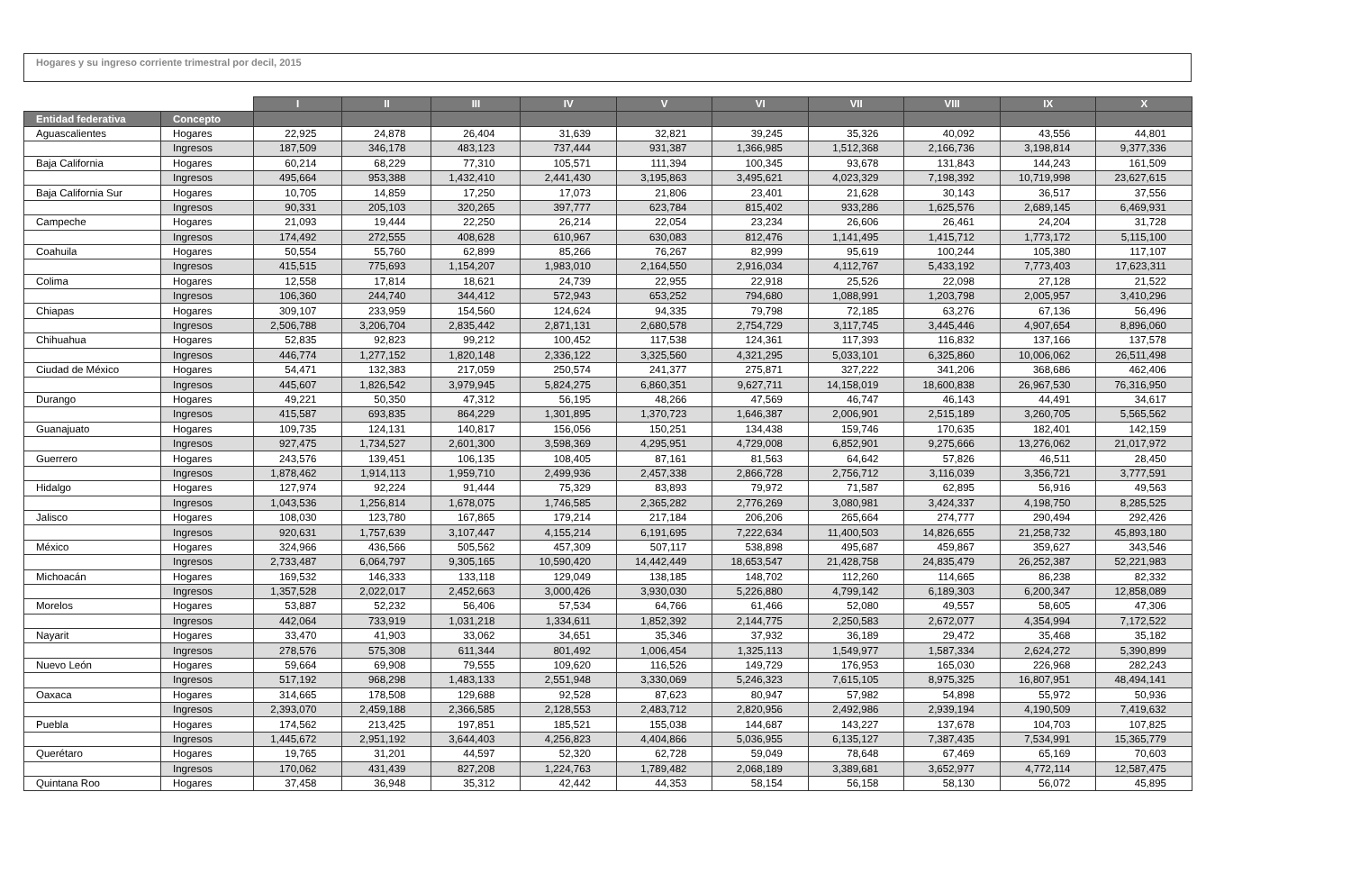Hogares y su ingreso corriente trimestral por decil, 2015
| | | I | II | III | IV | V | VI | VII | VIII | IX | X |
| Entidad federativa | Concepto | | | | | | | | | | |
| Aguascalientes | Hogares | 22,925 | 24,878 | 26,404 | 31,639 | 32,821 | 39,245 | 35,326 | 40,092 | 43,556 | 44,801 |
| | Ingresos | 187,509 | 346,178 | 483,123 | 737,444 | 931,387 | 1,366,985 | 1,512,368 | 2,166,736 | 3,198,814 | 9,377,336 |
| Baja California | Hogares | 60,214 | 68,229 | 77,310 | 105,571 | 111,394 | 100,345 | 93,678 | 131,843 | 144,243 | 161,509 |
| | Ingresos | 495,664 | 953,388 | 1,432,410 | 2,441,430 | 3,195,863 | 3,495,621 | 4,023,329 | 7,198,392 | 10,719,998 | 23,627,615 |
| Baja California Sur | Hogares | 10,705 | 14,859 | 17,250 | 17,073 | 21,806 | 23,401 | 21,628 | 30,143 | 36,517 | 37,556 |
| | Ingresos | 90,331 | 205,103 | 320,265 | 397,777 | 623,784 | 815,402 | 933,286 | 1,625,576 | 2,689,145 | 6,469,931 |
| Campeche | Hogares | 21,093 | 19,444 | 22,250 | 26,214 | 22,054 | 23,234 | 26,606 | 26,461 | 24,204 | 31,728 |
| | Ingresos | 174,492 | 272,555 | 408,628 | 610,967 | 630,083 | 812,476 | 1,141,495 | 1,415,712 | 1,773,172 | 5,115,100 |
| Coahuila | Hogares | 50,554 | 55,760 | 62,899 | 85,266 | 76,267 | 82,999 | 95,619 | 100,244 | 105,380 | 117,107 |
| | Ingresos | 415,515 | 775,693 | 1,154,207 | 1,983,010 | 2,164,550 | 2,916,034 | 4,112,767 | 5,433,192 | 7,773,403 | 17,623,311 |
| Colima | Hogares | 12,558 | 17,814 | 18,621 | 24,739 | 22,955 | 22,918 | 25,526 | 22,098 | 27,128 | 21,522 |
| | Ingresos | 106,360 | 244,740 | 344,412 | 572,943 | 653,252 | 794,680 | 1,088,991 | 1,203,798 | 2,005,957 | 3,410,296 |
| Chiapas | Hogares | 309,107 | 233,959 | 154,560 | 124,624 | 94,335 | 79,798 | 72,185 | 63,276 | 67,136 | 56,496 |
| | Ingresos | 2,506,788 | 3,206,704 | 2,835,442 | 2,871,131 | 2,680,578 | 2,754,729 | 3,117,745 | 3,445,446 | 4,907,654 | 8,896,060 |
| Chihuahua | Hogares | 52,835 | 92,823 | 99,212 | 100,452 | 117,538 | 124,361 | 117,393 | 116,832 | 137,166 | 137,578 |
| | Ingresos | 446,774 | 1,277,152 | 1,820,148 | 2,336,122 | 3,325,560 | 4,321,295 | 5,033,101 | 6,325,860 | 10,006,062 | 26,511,498 |
| Ciudad de México | Hogares | 54,471 | 132,383 | 217,059 | 250,574 | 241,377 | 275,871 | 327,222 | 341,206 | 368,686 | 462,406 |
| | Ingresos | 445,607 | 1,826,542 | 3,979,945 | 5,824,275 | 6,860,351 | 9,627,711 | 14,158,019 | 18,600,838 | 26,967,530 | 76,316,950 |
| Durango | Hogares | 49,221 | 50,350 | 47,312 | 56,195 | 48,266 | 47,569 | 46,747 | 46,143 | 44,491 | 34,617 |
| | Ingresos | 415,587 | 693,835 | 864,229 | 1,301,895 | 1,370,723 | 1,646,387 | 2,006,901 | 2,515,189 | 3,260,705 | 5,565,562 |
| Guanajuato | Hogares | 109,735 | 124,131 | 140,817 | 156,056 | 150,251 | 134,438 | 159,746 | 170,635 | 182,401 | 142,159 |
| | Ingresos | 927,475 | 1,734,527 | 2,601,300 | 3,598,369 | 4,295,951 | 4,729,008 | 6,852,901 | 9,275,666 | 13,276,062 | 21,017,972 |
| Guerrero | Hogares | 243,576 | 139,451 | 106,135 | 108,405 | 87,161 | 81,563 | 64,642 | 57,826 | 46,511 | 28,450 |
| | Ingresos | 1,878,462 | 1,914,113 | 1,959,710 | 2,499,936 | 2,457,338 | 2,866,728 | 2,756,712 | 3,116,039 | 3,356,721 | 3,777,591 |
| Hidalgo | Hogares | 127,974 | 92,224 | 91,444 | 75,329 | 83,893 | 79,972 | 71,587 | 62,895 | 56,916 | 49,563 |
| | Ingresos | 1,043,536 | 1,256,814 | 1,678,075 | 1,746,585 | 2,365,282 | 2,776,269 | 3,080,981 | 3,424,337 | 4,198,750 | 8,285,525 |
| Jalisco | Hogares | 108,030 | 123,780 | 167,865 | 179,214 | 217,184 | 206,206 | 265,664 | 274,777 | 290,494 | 292,426 |
| | Ingresos | 920,631 | 1,757,639 | 3,107,447 | 4,155,214 | 6,191,695 | 7,222,634 | 11,400,503 | 14,826,655 | 21,258,732 | 45,893,180 |
| México | Hogares | 324,966 | 436,566 | 505,562 | 457,309 | 507,117 | 538,898 | 495,687 | 459,867 | 359,627 | 343,546 |
| | Ingresos | 2,733,487 | 6,064,797 | 9,305,165 | 10,590,420 | 14,442,449 | 18,653,547 | 21,428,758 | 24,835,479 | 26,252,387 | 52,221,983 |
| Michoacán | Hogares | 169,532 | 146,333 | 133,118 | 129,049 | 138,185 | 148,702 | 112,260 | 114,665 | 86,238 | 82,332 |
| | Ingresos | 1,357,528 | 2,022,017 | 2,452,663 | 3,000,426 | 3,930,030 | 5,226,880 | 4,799,142 | 6,189,303 | 6,200,347 | 12,858,089 |
| Morelos | Hogares | 53,887 | 52,232 | 56,406 | 57,534 | 64,766 | 61,466 | 52,080 | 49,557 | 58,605 | 47,306 |
| | Ingresos | 442,064 | 733,919 | 1,031,218 | 1,334,611 | 1,852,392 | 2,144,775 | 2,250,583 | 2,672,077 | 4,354,994 | 7,172,522 |
| Nayarit | Hogares | 33,470 | 41,903 | 33,062 | 34,651 | 35,346 | 37,932 | 36,189 | 29,472 | 35,468 | 35,182 |
| | Ingresos | 278,576 | 575,308 | 611,344 | 801,492 | 1,006,454 | 1,325,113 | 1,549,977 | 1,587,334 | 2,624,272 | 5,390,899 |
| Nuevo León | Hogares | 59,664 | 69,908 | 79,555 | 109,620 | 116,526 | 149,729 | 176,953 | 165,030 | 226,968 | 282,243 |
| | Ingresos | 517,192 | 968,298 | 1,483,133 | 2,551,948 | 3,330,069 | 5,246,323 | 7,615,105 | 8,975,325 | 16,807,951 | 48,494,141 |
| Oaxaca | Hogares | 314,665 | 178,508 | 129,688 | 92,528 | 87,623 | 80,947 | 57,982 | 54,898 | 55,972 | 50,936 |
| | Ingresos | 2,393,070 | 2,459,188 | 2,366,585 | 2,128,553 | 2,483,712 | 2,820,956 | 2,492,986 | 2,939,194 | 4,190,509 | 7,419,632 |
| Puebla | Hogares | 174,562 | 213,425 | 197,851 | 185,521 | 155,038 | 144,687 | 143,227 | 137,678 | 104,703 | 107,825 |
| | Ingresos | 1,445,672 | 2,951,192 | 3,644,403 | 4,256,823 | 4,404,866 | 5,036,955 | 6,135,127 | 7,387,435 | 7,534,991 | 15,365,779 |
| Querétaro | Hogares | 19,765 | 31,201 | 44,597 | 52,320 | 62,728 | 59,049 | 78,648 | 67,469 | 65,169 | 70,603 |
| | Ingresos | 170,062 | 431,439 | 827,208 | 1,224,763 | 1,789,482 | 2,068,189 | 3,389,681 | 3,652,977 | 4,772,114 | 12,587,475 |
| Quintana Roo | Hogares | 37,458 | 36,948 | 35,312 | 42,442 | 44,353 | 58,154 | 56,158 | 58,130 | 56,072 | 45,895 |